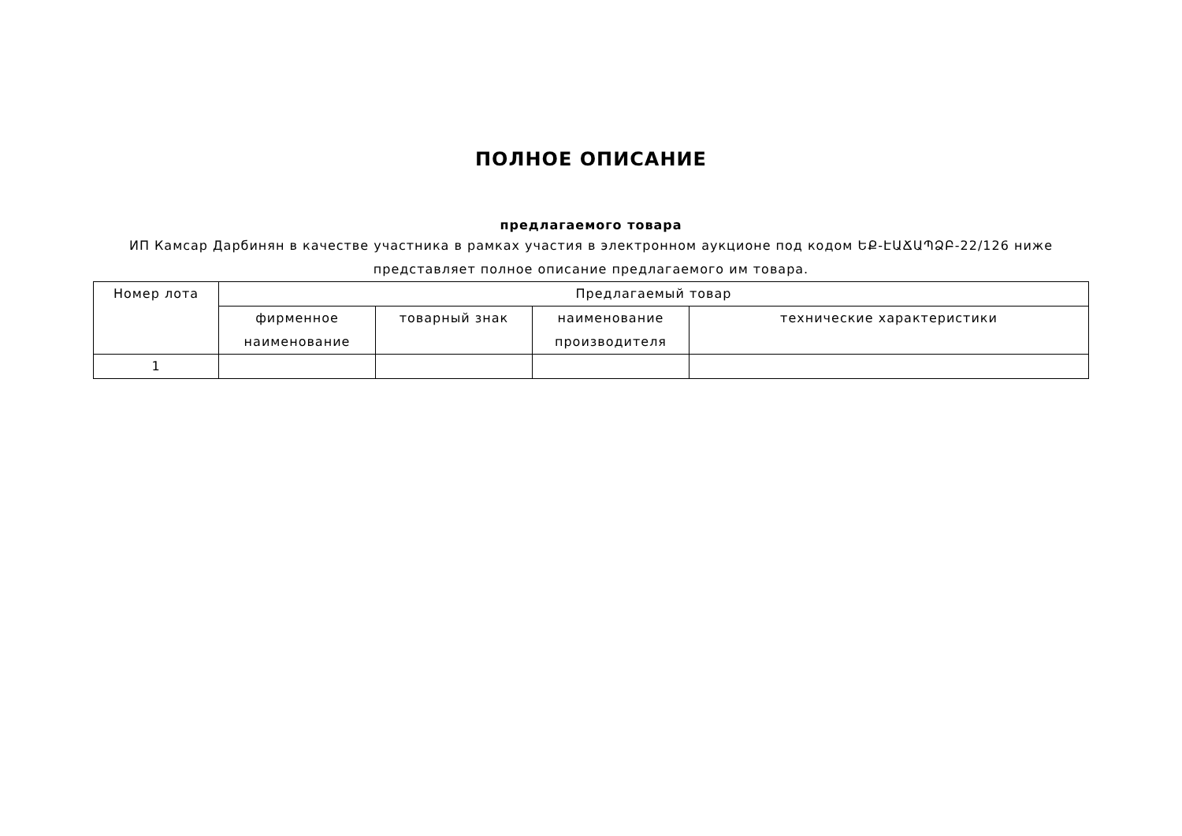ПОЛНОЕ ОПИСАНИЕ
предлагаемого товара
ИП Камсар Дарбинян в качестве участника в рамках участия в электронном аукционе под кодом ԵՔ-ԷԱՃԱՊՁԲ-22/126 ниже представляет полное описание предлагаемого им товара.
| Номер лота | Предлагаемый товар | | | |
| --- | --- | --- | --- | --- |
| | фирменное наименование | товарный знак | наименование производителя | технические характеристики |
| 1 | | | | |